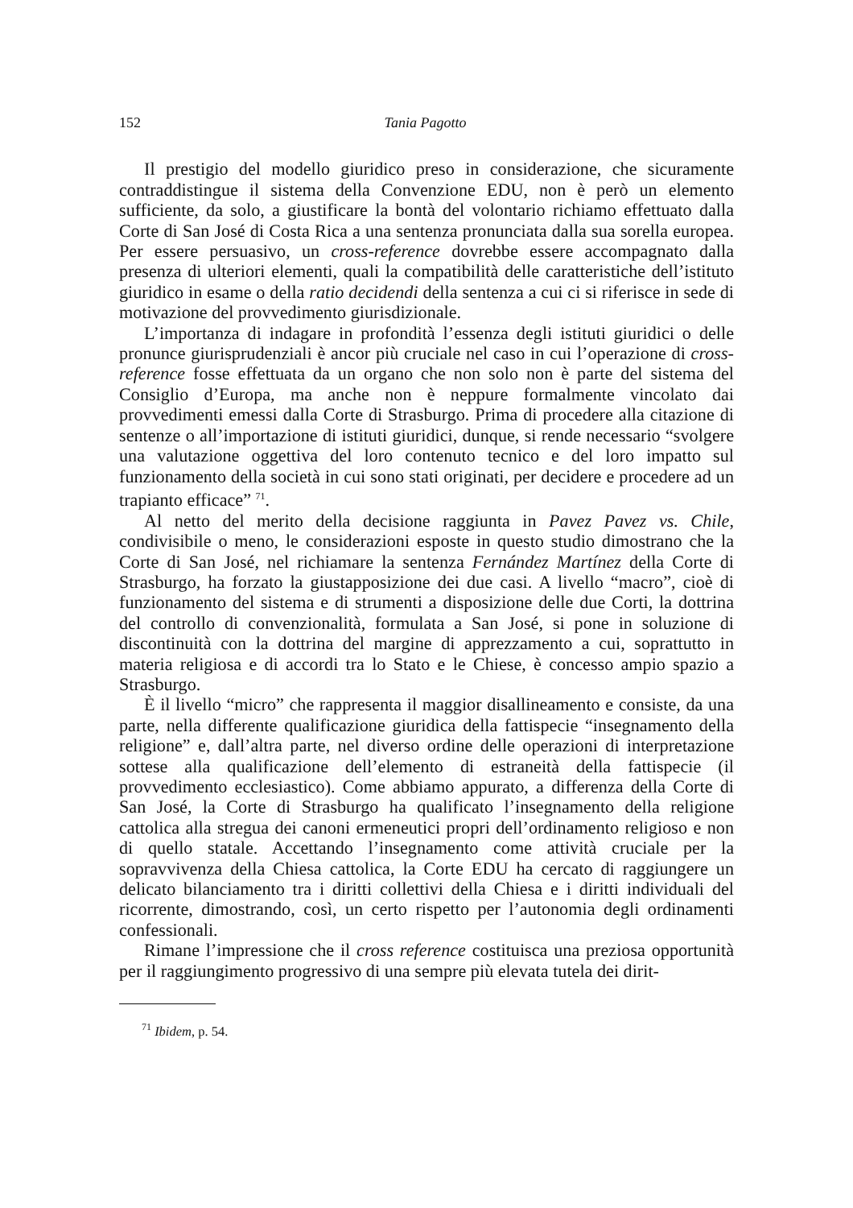152 Tania Pagotto
Il prestigio del modello giuridico preso in considerazione, che sicuramente contraddistingue il sistema della Convenzione EDU, non è però un elemento sufficiente, da solo, a giustificare la bontà del volontario richiamo effettuato dalla Corte di San José di Costa Rica a una sentenza pronunciata dalla sua sorella europea. Per essere persuasivo, un cross-reference dovrebbe essere accompagnato dalla presenza di ulteriori elementi, quali la compatibilità delle caratteristiche dell’istituto giuridico in esame o della ratio decidendi della sentenza a cui ci si riferisce in sede di motivazione del provvedimento giurisdizionale.
L’importanza di indagare in profondità l’essenza degli istituti giuridici o delle pronunce giurisprudenziali è ancor più cruciale nel caso in cui l’operazione di cross-reference fosse effettuata da un organo che non solo non è parte del sistema del Consiglio d’Europa, ma anche non è neppure formalmente vincolato dai provvedimenti emessi dalla Corte di Strasburgo. Prima di procedere alla citazione di sentenze o all’importazione di istituti giuridici, dunque, si rende necessario “svolgere una valutazione oggettiva del loro contenuto tecnico e del loro impatto sul funzionamento della società in cui sono stati originati, per decidere e procedere ad un trapianto efficace” <sup>71</sup>.
Al netto del merito della decisione raggiunta in Pavez Pavez vs. Chile, condivisibile o meno, le considerazioni esposte in questo studio dimostrano che la Corte di San José, nel richiamare la sentenza Fernández Martínez della Corte di Strasburgo, ha forzato la giustapposizione dei due casi. A livello “macro”, cioè di funzionamento del sistema e di strumenti a disposizione delle due Corti, la dottrina del controllo di convenzionalità, formulata a San José, si pone in soluzione di discontinuità con la dottrina del margine di apprezzamento a cui, soprattutto in materia religiosa e di accordi tra lo Stato e le Chiese, è concesso ampio spazio a Strasburgo.
È il livello “micro” che rappresenta il maggior disallineamento e consiste, da una parte, nella differente qualificazione giuridica della fattispecie “insegnamento della religione” e, dall’altra parte, nel diverso ordine delle operazioni di interpretazione sottese alla qualificazione dell’elemento di estraneità della fattispecie (il provvedimento ecclesiastico). Come abbiamo appurato, a differenza della Corte di San José, la Corte di Strasburgo ha qualificato l’insegnamento della religione cattolica alla stregua dei canoni ermeneutici propri dell’ordinamento religioso e non di quello statale. Accettando l’insegnamento come attività cruciale per la sopravvivenza della Chiesa cattolica, la Corte EDU ha cercato di raggiungere un delicato bilanciamento tra i diritti collettivi della Chiesa e i diritti individuali del ricorrente, dimostrando, così, un certo rispetto per l’autonomia degli ordinamenti confessionali.
Rimane l’impressione che il cross reference costituisca una preziosa opportunità per il raggiungimento progressivo di una sempre più elevata tutela dei dirit-
<sup>71</sup> Ibidem, p. 54.